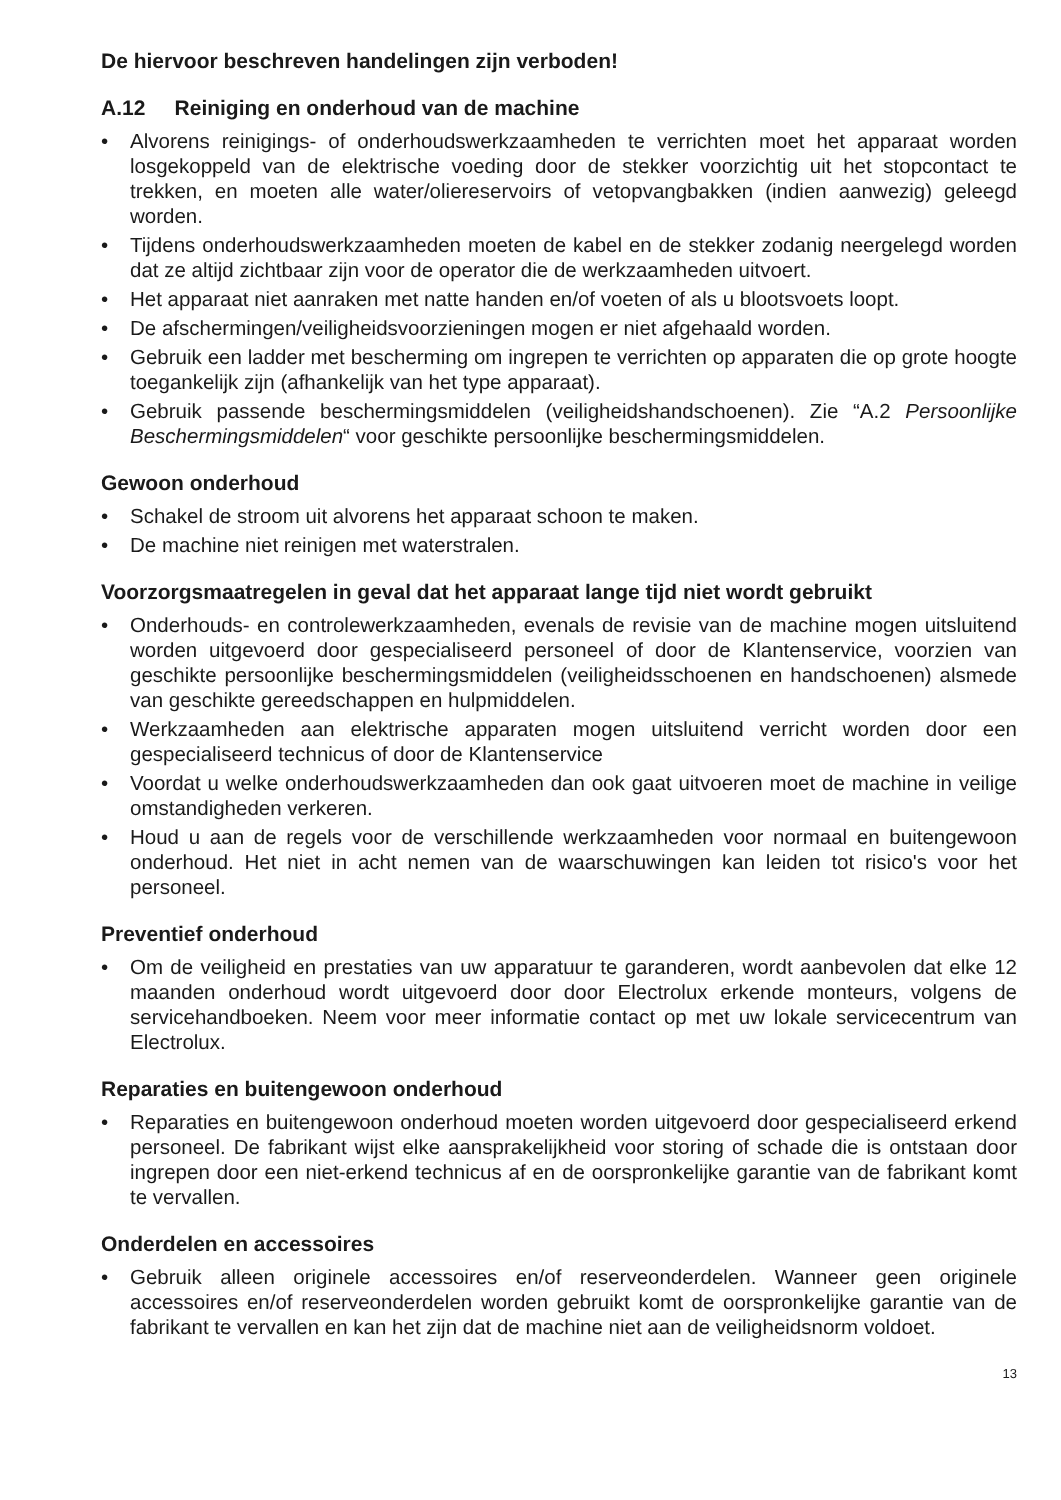De hiervoor beschreven handelingen zijn verboden!
A.12 Reiniging en onderhoud van de machine
• Alvorens reinigings- of onderhoudswerkzaamheden te verrichten moet het apparaat worden losgekoppeld van de elektrische voeding door de stekker voorzichtig uit het stopcontact te trekken, en moeten alle water/oliereservoirs of vetopvangbakken (indien aanwezig) geleegd worden.
• Tijdens onderhoudswerkzaamheden moeten de kabel en de stekker zodanig neergelegd worden dat ze altijd zichtbaar zijn voor de operator die de werkzaamheden uitvoert.
• Het apparaat niet aanraken met natte handen en/of voeten of als u blootsvoets loopt.
• De afschermingen/veiligheidsvoorzieningen mogen er niet afgehaald worden.
• Gebruik een ladder met bescherming om ingrepen te verrichten op apparaten die op grote hoogte toegankelijk zijn (afhankelijk van het type apparaat).
• Gebruik passende beschermingsmiddelen (veiligheidshandschoenen). Zie “A.2 Persoonlijke Beschermingsmiddelen“ voor geschikte persoonlijke beschermingsmiddelen.
Gewoon onderhoud
• Schakel de stroom uit alvorens het apparaat schoon te maken.
• De machine niet reinigen met waterstralen.
Voorzorgsmaatregelen in geval dat het apparaat lange tijd niet wordt gebruikt
• Onderhouds- en controlewerkzaamheden, evenals de revisie van de machine mogen uitsluitend worden uitgevoerd door gespecialiseerd personeel of door de Klantenservice, voorzien van geschikte persoonlijke beschermingsmiddelen (veiligheidsschoenen en handschoenen) alsmede van geschikte gereedschappen en hulpmiddelen.
• Werkzaamheden aan elektrische apparaten mogen uitsluitend verricht worden door een gespecialiseerd technicus of door de Klantenservice
• Voordat u welke onderhoudswerkzaamheden dan ook gaat uitvoeren moet de machine in veilige omstandigheden verkeren.
• Houd u aan de regels voor de verschillende werkzaamheden voor normaal en buitengewoon onderhoud. Het niet in acht nemen van de waarschuwingen kan leiden tot risico's voor het personeel.
Preventief onderhoud
• Om de veiligheid en prestaties van uw apparatuur te garanderen, wordt aanbevolen dat elke 12 maanden onderhoud wordt uitgevoerd door door Electrolux erkende monteurs, volgens de servicehandboeken. Neem voor meer informatie contact op met uw lokale servicecentrum van Electrolux.
Reparaties en buitengewoon onderhoud
• Reparaties en buitengewoon onderhoud moeten worden uitgevoerd door gespecialiseerd erkend personeel. De fabrikant wijst elke aansprakelijkheid voor storing of schade die is ontstaan door ingrepen door een niet-erkend technicus af en de oorspronkelijke garantie van de fabrikant komt te vervallen.
Onderdelen en accessoires
• Gebruik alleen originele accessoires en/of reserveonderdelen. Wanneer geen originele accessoires en/of reserveonderdelen worden gebruikt komt de oorspronkelijke garantie van de fabrikant te vervallen en kan het zijn dat de machine niet aan de veiligheidsnorm voldoet.
13